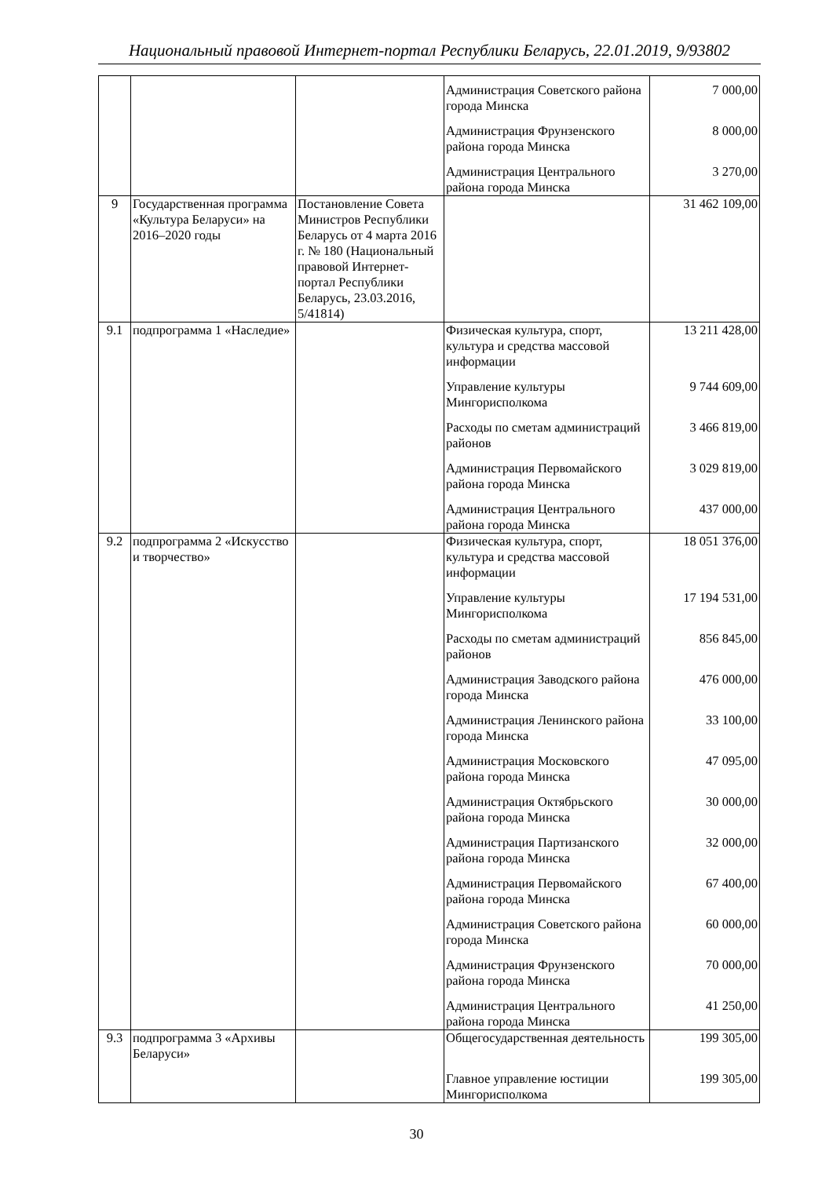Национальный правовой Интернет-портал Республики Беларусь, 22.01.2019, 9/93802
| | | | Администрация Советского района города Минска | 7 000,00 |
| | | | Администрация Фрунзенского района города Минска | 8 000,00 |
| | | | Администрация Центрального района города Минска | 3 270,00 |
| 9 | Государственная программа «Культура Беларуси» на 2016–2020 годы | Постановление Совета Министров Республики Беларусь от 4 марта 2016 г. № 180 (Национальный правовой Интернет-портал Республики Беларусь, 23.03.2016, 5/41814) | | 31 462 109,00 |
| 9.1 | подпрограмма 1 «Наследие» | | Физическая культура, спорт, культура и средства массовой информации | 13 211 428,00 |
| | | | Управление культуры Мингорисполкома | 9 744 609,00 |
| | | | Расходы по сметам администраций районов | 3 466 819,00 |
| | | | Администрация Первомайского района города Минска | 3 029 819,00 |
| | | | Администрация Центрального района города Минска | 437 000,00 |
| 9.2 | подпрограмма 2 «Искусство и творчество» | | Физическая культура, спорт, культура и средства массовой информации | 18 051 376,00 |
| | | | Управление культуры Мингорисполкома | 17 194 531,00 |
| | | | Расходы по сметам администраций районов | 856 845,00 |
| | | | Администрация Заводского района города Минска | 476 000,00 |
| | | | Администрация Ленинского района города Минска | 33 100,00 |
| | | | Администрация Московского района города Минска | 47 095,00 |
| | | | Администрация Октябрьского района города Минска | 30 000,00 |
| | | | Администрация Партизанского района города Минска | 32 000,00 |
| | | | Администрация Первомайского района города Минска | 67 400,00 |
| | | | Администрация Советского района города Минска | 60 000,00 |
| | | | Администрация Фрунзенского района города Минска | 70 000,00 |
| | | | Администрация Центрального района города Минска | 41 250,00 |
| 9.3 | подпрограмма 3 «Архивы Беларуси» | | Общегосударственная деятельность | 199 305,00 |
| | | | Главное управление юстиции Мингорисполкома | 199 305,00 |
30